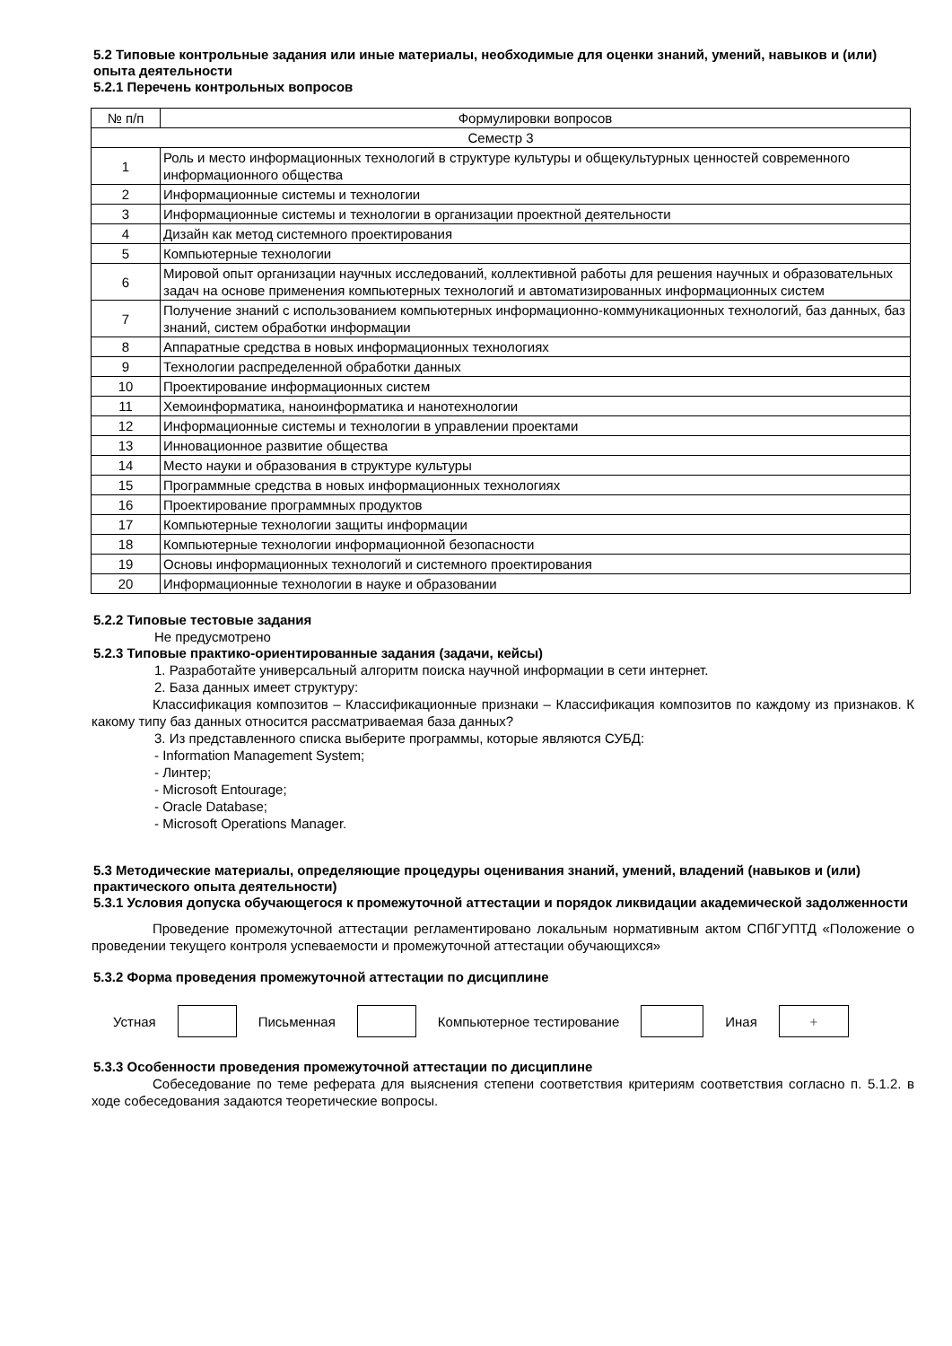5.2 Типовые контрольные задания или иные материалы, необходимые для оценки знаний, умений, навыков и (или) опыта деятельности
5.2.1 Перечень контрольных вопросов
| № п/п | Формулировки вопросов |
| --- | --- |
| Семестр 3 | |
| 1 | Роль и место информационных технологий в структуре культуры и общекультурных ценностей современного информационного общества |
| 2 | Информационные системы и технологии |
| 3 | Информационные системы и технологии в организации проектной деятельности |
| 4 | Дизайн как метод системного проектирования |
| 5 | Компьютерные технологии |
| 6 | Мировой опыт организации научных исследований, коллективной работы для решения научных и образовательных задач на основе применения компьютерных технологий и автоматизированных информационных систем |
| 7 | Получение знаний с использованием компьютерных информационно-коммуникационных технологий, баз данных, баз знаний, систем обработки информации |
| 8 | Аппаратные средства в новых информационных технологиях |
| 9 | Технологии распределенной обработки данных |
| 10 | Проектирование информационных систем |
| 11 | Хемоинформатика, наноинформатика и нанотехнологии |
| 12 | Информационные системы и технологии в управлении проектами |
| 13 | Инновационное развитие общества |
| 14 | Место науки и образования в структуре культуры |
| 15 | Программные средства в новых информационных технологиях |
| 16 | Проектирование программных продуктов |
| 17 | Компьютерные технологии защиты информации |
| 18 | Компьютерные технологии информационной безопасности |
| 19 | Основы информационных технологий и системного проектирования |
| 20 | Информационные технологии в науке и образовании |
5.2.2 Типовые тестовые задания
Не предусмотрено
5.2.3 Типовые практико-ориентированные задания (задачи, кейсы)
1. Разработайте универсальный алгоритм поиска научной информации в сети интернет.
2. База данных имеет структуру:
Классификация композитов – Классификационные признаки – Классификация композитов по каждому из признаков. К какому типу баз данных относится рассматриваемая база данных?
3. Из представленного списка выберите программы, которые являются СУБД:
- Information Management System;
- Линтер;
- Microsoft Entourage;
- Oracle Database;
- Microsoft Operations Manager.
5.3 Методические материалы, определяющие процедуры оценивания знаний, умений, владений (навыков и (или) практического опыта деятельности)
5.3.1 Условия допуска обучающегося к промежуточной аттестации и порядок ликвидации академической задолженности
Проведение промежуточной аттестации регламентировано локальным нормативным актом СПбГУПТД «Положение о проведении текущего контроля успеваемости и промежуточной аттестации обучающихся»
5.3.2 Форма проведения промежуточной аттестации по дисциплине
Устная Письменная Компьютерное тестирование Иная
+
5.3.3 Особенности проведения промежуточной аттестации по дисциплине
Собеседование по теме реферата для выяснения степени соответствия критериям соответствия согласно п. 5.1.2. в ходе собеседования задаются теоретические вопросы.